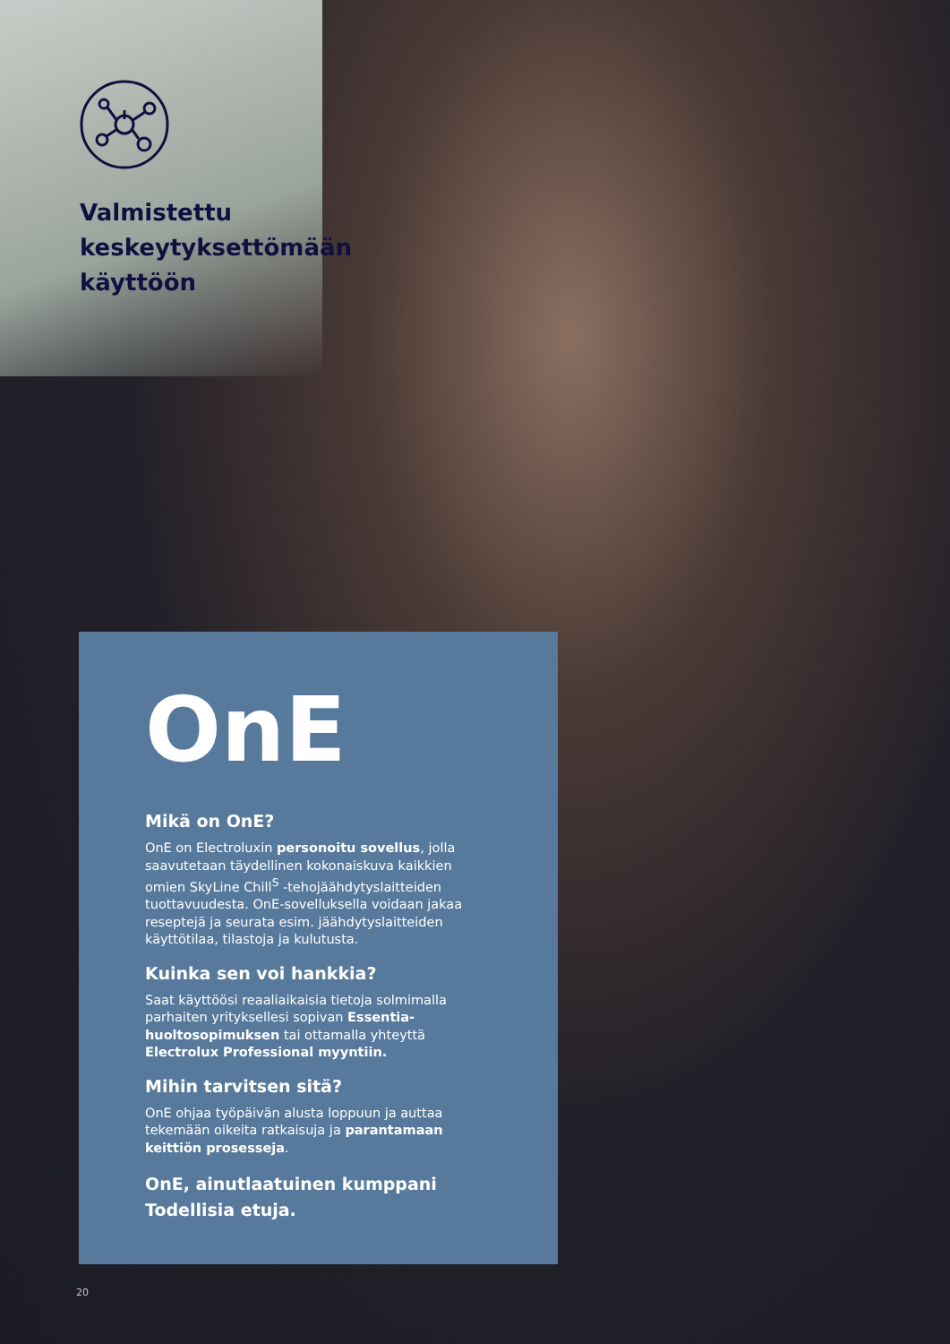Valmistettu
keskeytyksettömään
käyttöön
OnE
Mikä on OnE?
OnE on Electroluxin personoitu sovellus, jolla saavutetaan täydellinen kokonaiskuva kaikkien omien SkyLine Chill<sup>S</sup> -tehojäähdytyslaitteiden tuottavuudesta. OnE-sovelluksella voidaan jakaa reseptejä ja seurata esim. jäähdytyslaitteiden käyttötilaa, tilastoja ja kulutusta.
Kuinka sen voi hankkia?
Saat käyttöösi reaaliaikaisia tietoja solmimalla parhaiten yrityksellesi sopivan Essentia-huoltosopimuksen tai ottamalla yhteyttä Electrolux Professional myyntiin.
Mihin tarvitsen sitä?
OnE ohjaa työpäivän alusta loppuun ja auttaa tekemään oikeita ratkaisuja ja parantamaan keittiön prosesseja.
OnE, ainutlaatuinen kumppani
Todellisia etuja.
20